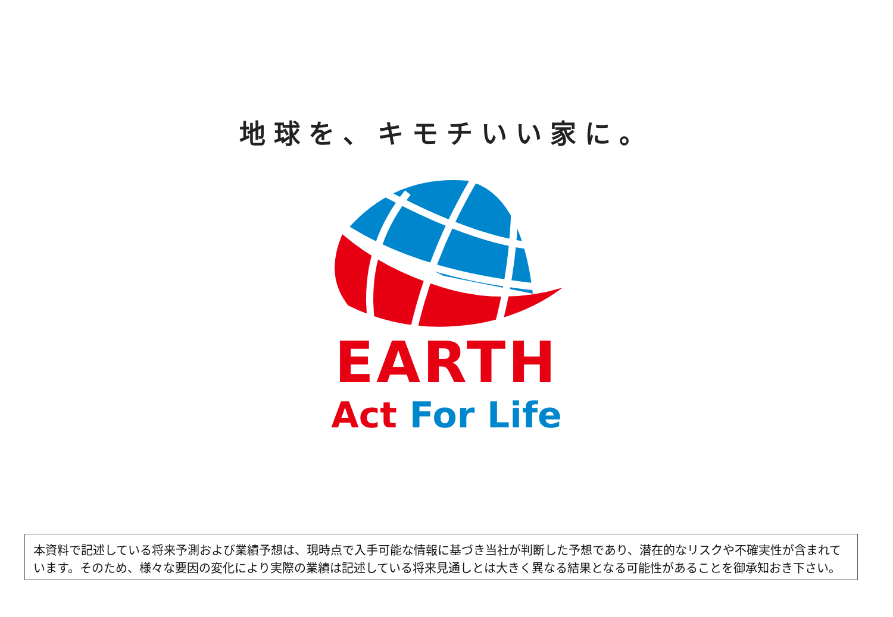地球を、キモチいい家に。
EARTH
Act For Life
本資料で記述している将来予測および業績予想は、現時点で入手可能な情報に基づき当社が判断した予想であり、潜在的なリスクや不確実性が含まれています。そのため、様々な要因の変化により実際の業績は記述している将来見通しとは大きく異なる結果となる可能性があることを御承知おき下さい。